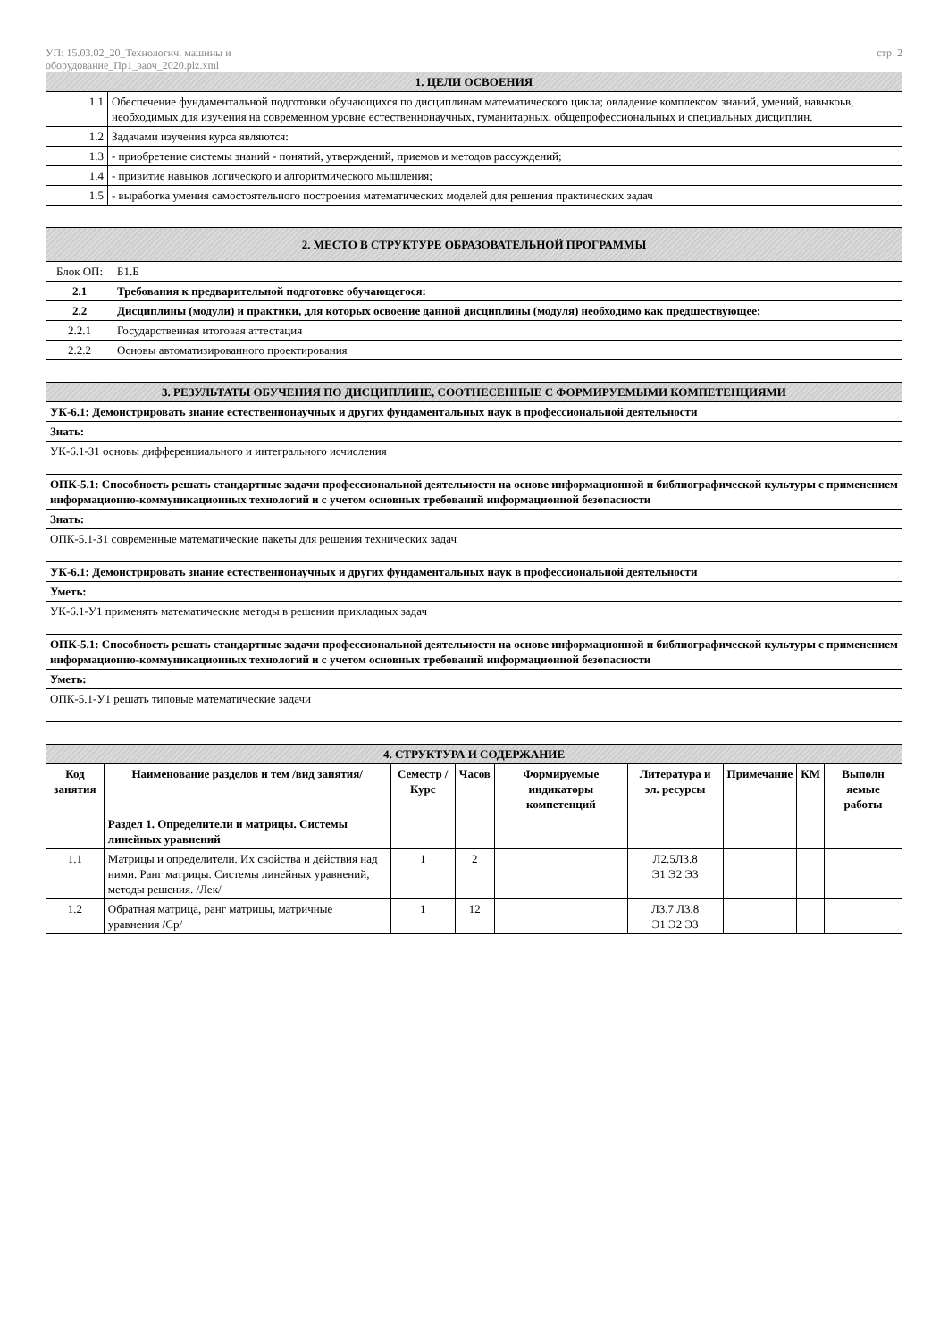УП: 15.03.02_20_Технологич. машины и
оборудование_Пр1_заоч_2020.plz.xml
стр. 2
| 1. ЦЕЛИ ОСВОЕНИЯ | |
| 1.1 | Обеспечение фундаментальной подготовки обучающихся по дисциплинам математического цикла; овладение комплексом знаний, умений, навыкоьв, необходимых для изучения на современном уровне естественнонаучных, гуманитарных, общепрофессиональных и специальных дисциплин. |
| 1.2 | Задачами изучения курса являются: |
| 1.3 | - приобретение системы знаний - понятий, утверждений, приемов и методов рассуждений; |
| 1.4 | - привитие навыков логического и алгоритмического мышления; |
| 1.5 | - выработка умения самостоятельного построения математических моделей для решения практических задач |
| 2. МЕСТО В СТРУКТУРЕ ОБРАЗОВАТЕЛЬНОЙ ПРОГРАММЫ | | |
| Блок ОП: | | Б1.Б |
| 2.1 | Требования к предварительной подготовке обучающегося: | |
| 2.2 | Дисциплины (модули) и практики, для которых освоение данной дисциплины (модуля) необходимо как предшествующее: | |
| 2.2.1 | Государственная итоговая аттестация | |
| 2.2.2 | Основы автоматизированного проектирования | |
| 3. РЕЗУЛЬТАТЫ ОБУЧЕНИЯ ПО ДИСЦИПЛИНЕ, СООТНЕСЕННЫЕ С ФОРМИРУЕМЫМИ КОМПЕТЕНЦИЯМИ |
| УК-6.1: Демонстрировать знание естественнонаучных и других фундаментальных наук в профессиональной деятельности |
| Знать: |
| УК-6.1-З1 основы дифференциального и интегрального исчисления |
| ОПК-5.1: Способность решать стандартные задачи профессиональной деятельности на основе информационной и библиографической культуры с применением информационно-коммуникационных технологий и с учетом основных требований информационной безопасности |
| Знать: |
| ОПК-5.1-З1 современные математические пакеты для решения технических задач |
| УК-6.1: Демонстрировать знание естественнонаучных и других фундаментальных наук в профессиональной деятельности |
| Уметь: |
| УК-6.1-У1 применять математические методы в решении прикладных задач |
| ОПК-5.1: Способность решать стандартные задачи профессиональной деятельности на основе информационной и библиографической культуры с применением информационно-коммуникационных технологий и с учетом основных требований информационной безопасности |
| Уметь: |
| ОПК-5.1-У1 решать типовые математические задачи |
| 4. СТРУКТУРА И СОДЕРЖАНИЕ | | | | | | | | |
| Код занятия | Наименование разделов и тем /вид занятия/ | Семестр / Курс | Часов | Формируемые индикаторы компетенций | Литература и эл. ресурсы | Примечание | КМ | Выполн яемые работы |
| | Раздел 1. Определители и матрицы. Системы линейных уравнений | | | | | | | |
| 1.1 | Матрицы и определители. Их свойства и действия над ними. Ранг матрицы. Системы линейных уравнений, методы решения. /Лек/ | 1 | 2 | | Л2.5Л3.8 Э1 Э2 Э3 | | | |
| 1.2 | Обратная матрица, ранг матрицы, матричные уравнения /Ср/ | 1 | 12 | | Л3.7 Л3.8 Э1 Э2 Э3 | | | |